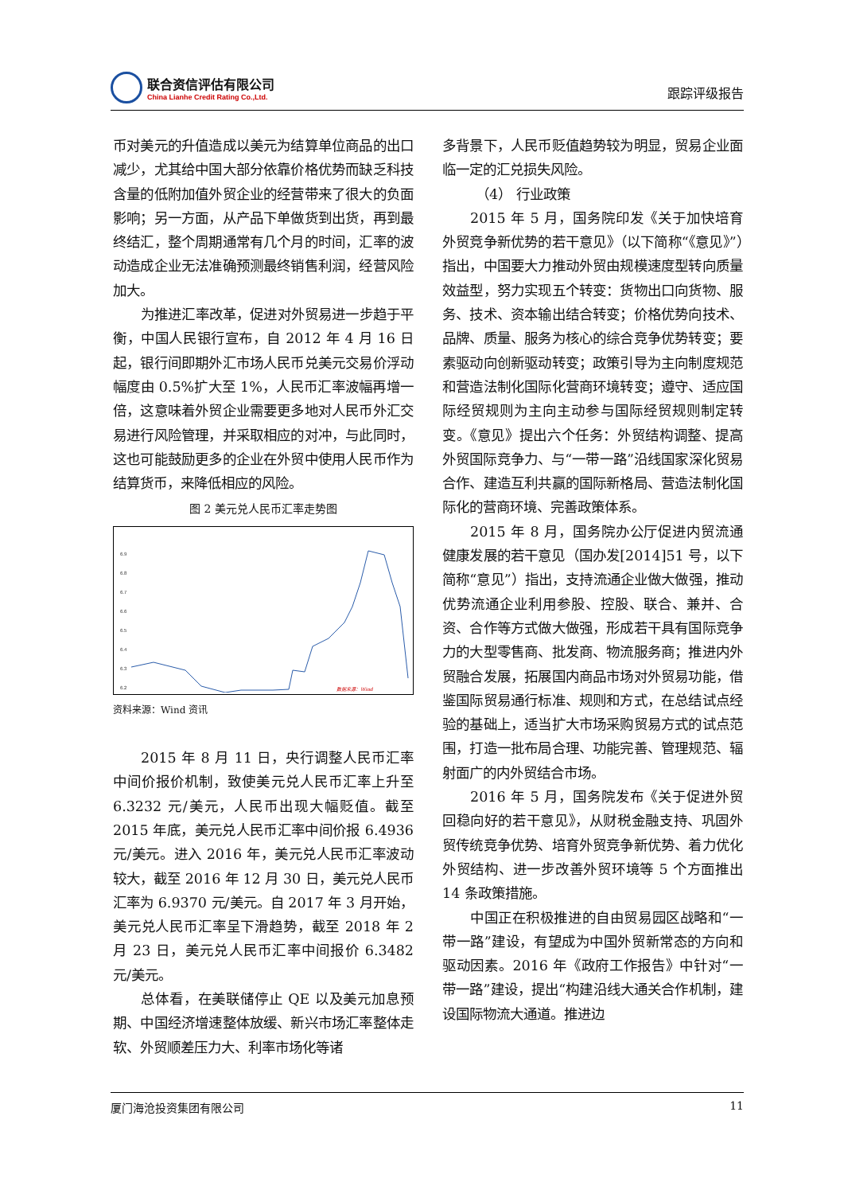联合资信评估有限公司
China Lianhe Credit Rating Co.,Ltd.
跟踪评级报告
币对美元的升值造成以美元为结算单位商品的出口减少，尤其给中国大部分依靠价格优势而缺乏科技含量的低附加值外贸企业的经营带来了很大的负面影响；另一方面，从产品下单做货到出货，再到最终结汇，整个周期通常有几个月的时间，汇率的波动造成企业无法准确预测最终销售利润，经营风险加大。
为推进汇率改革，促进对外贸易进一步趋于平衡，中国人民银行宣布，自 2012 年 4 月 16 日起，银行间即期外汇市场人民币兑美元交易价浮动幅度由 0.5%扩大至 1%，人民币汇率波幅再增一倍，这意味着外贸企业需要更多地对人民币外汇交易进行风险管理，并采取相应的对冲，与此同时，这也可能鼓励更多的企业在外贸中使用人民币作为结算货币，来降低相应的风险。
图 2 美元兑人民币汇率走势图
6.9
6.8
6.7
6.6
6.5
6.4
6.3
6.2
数据来源：Wind
资料来源：Wind 资讯
2015 年 8 月 11 日，央行调整人民币汇率中间价报价机制，致使美元兑人民币汇率上升至 6.3232 元/美元，人民币出现大幅贬值。截至 2015 年底，美元兑人民币汇率中间价报 6.4936 元/美元。进入 2016 年，美元兑人民币汇率波动较大，截至 2016 年 12 月 30 日，美元兑人民币汇率为 6.9370 元/美元。自 2017 年 3 月开始，美元兑人民币汇率呈下滑趋势，截至 2018 年 2 月 23 日，美元兑人民币汇率中间报价 6.3482 元/美元。
总体看，在美联储停止 QE 以及美元加息预期、中国经济增速整体放缓、新兴市场汇率整体走软、外贸顺差压力大、利率市场化等诸
多背景下，人民币贬值趋势较为明显，贸易企业面临一定的汇兑损失风险。
（4） 行业政策
2015 年 5 月，国务院印发《关于加快培育外贸竞争新优势的若干意见》（以下简称“《意见》”）指出，中国要大力推动外贸由规模速度型转向质量效益型，努力实现五个转变：货物出口向货物、服务、技术、资本输出结合转变；价格优势向技术、品牌、质量、服务为核心的综合竞争优势转变；要素驱动向创新驱动转变；政策引导为主向制度规范和营造法制化国际化营商环境转变；遵守、适应国际经贸规则为主向主动参与国际经贸规则制定转变。《意见》提出六个任务：外贸结构调整、提高外贸国际竞争力、与“一带一路”沿线国家深化贸易合作、建造互利共赢的国际新格局、营造法制化国际化的营商环境、完善政策体系。
2015 年 8 月，国务院办公厅促进内贸流通健康发展的若干意见（国办发[2014]51 号，以下简称“意见”）指出，支持流通企业做大做强，推动优势流通企业利用参股、控股、联合、兼并、合资、合作等方式做大做强，形成若干具有国际竞争力的大型零售商、批发商、物流服务商；推进内外贸融合发展，拓展国内商品市场对外贸易功能，借鉴国际贸易通行标准、规则和方式，在总结试点经验的基础上，适当扩大市场采购贸易方式的试点范围，打造一批布局合理、功能完善、管理规范、辐射面广的内外贸结合市场。
2016 年 5 月，国务院发布《关于促进外贸回稳向好的若干意见》，从财税金融支持、巩固外贸传统竞争优势、培育外贸竞争新优势、着力优化外贸结构、进一步改善外贸环境等 5 个方面推出 14 条政策措施。
中国正在积极推进的自由贸易园区战略和“一带一路”建设，有望成为中国外贸新常态的方向和驱动因素。2016 年《政府工作报告》中针对“一带一路”建设，提出“构建沿线大通关合作机制，建设国际物流大通道。推进边
厦门海沧投资集团有限公司 11